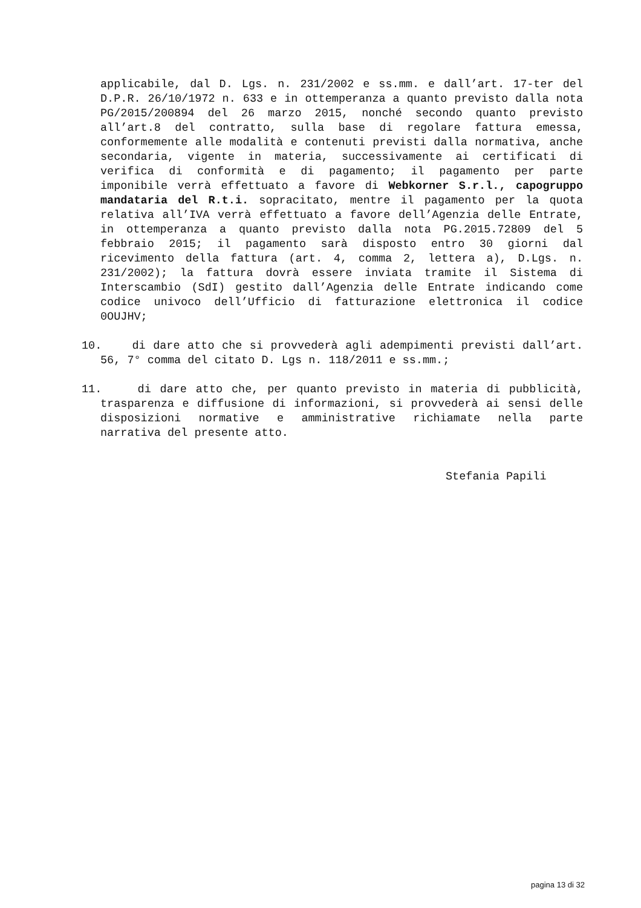applicabile, dal D. Lgs. n. 231/2002 e ss.mm. e dall’art. 17-ter del D.P.R. 26/10/1972 n. 633 e in ottemperanza a quanto previsto dalla nota PG/2015/200894 del 26 marzo 2015, nonché secondo quanto previsto all’art.8 del contratto, sulla base di regolare fattura emessa, conformemente alle modalità e contenuti previsti dalla normativa, anche secondaria, vigente in materia, successivamente ai certificati di verifica di conformità e di pagamento; il pagamento per parte imponibile verrà effettuato a favore di Webkorner S.r.l., capogruppo mandataria del R.t.i. sopracitato, mentre il pagamento per la quota relativa all’IVA verrà effettuato a favore dell’Agenzia delle Entrate, in ottemperanza a quanto previsto dalla nota PG.2015.72809 del 5 febbraio 2015; il pagamento sarà disposto entro 30 giorni dal ricevimento della fattura (art. 4, comma 2, lettera a), D.Lgs. n. 231/2002); la fattura dovrà essere inviata tramite il Sistema di Interscambio (SdI) gestito dall’Agenzia delle Entrate indicando come codice univoco dell’Ufficio di fatturazione elettronica il codice 0OUJHV;
10. di dare atto che si provvederà agli adempimenti previsti dall’art. 56, 7° comma del citato D. Lgs n. 118/2011 e ss.mm.;
11. di dare atto che, per quanto previsto in materia di pubblicità, trasparenza e diffusione di informazioni, si provvederà ai sensi delle disposizioni normative e amministrative richiamate nella parte narrativa del presente atto.
Stefania Papili
pagina 13 di 32